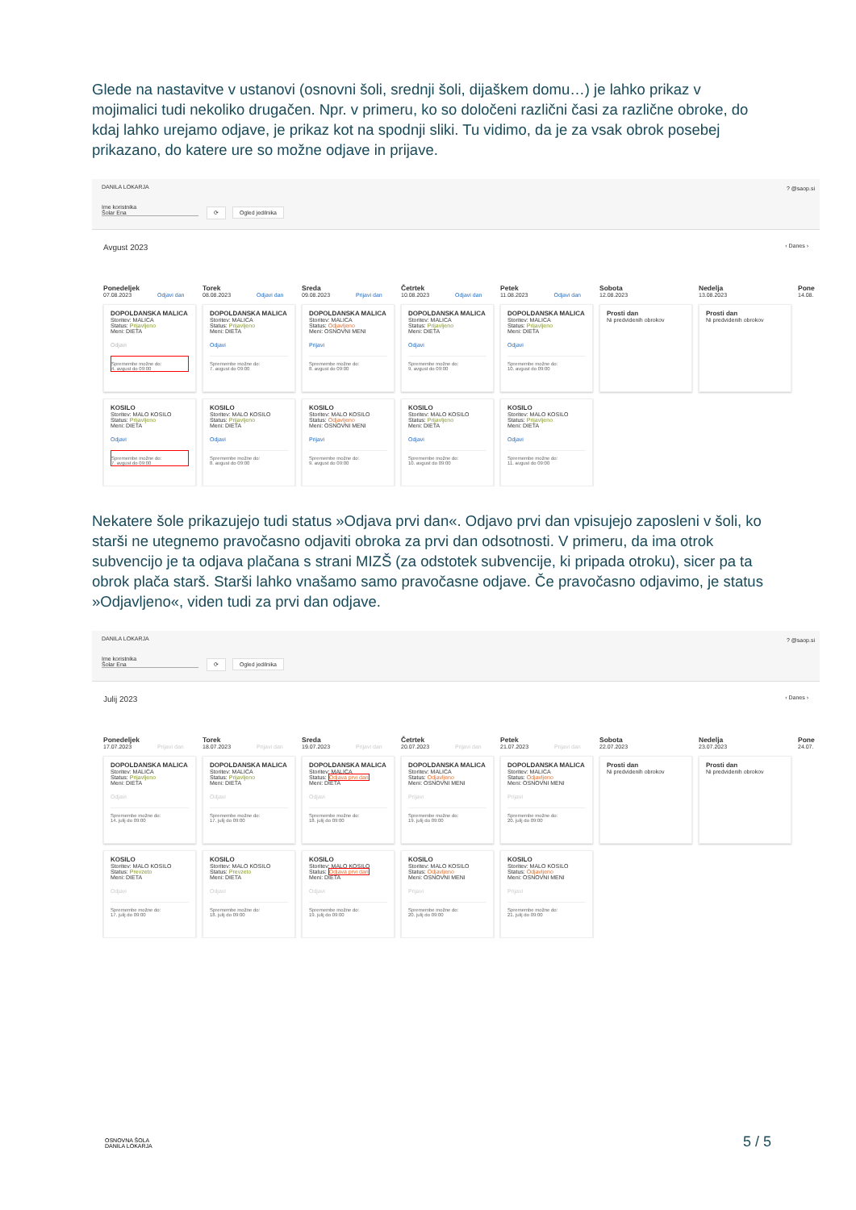Glede na nastavitve v ustanovi (osnovni šoli, srednji šoli, dijaškem domu…) je lahko prikaz v mojimalici tudi nekoliko drugačen. Npr. v primeru, ko so določeni različni časi za različne obroke, do kdaj lahko urejamo odjave, je prikaz kot na spodnji sliki. Tu vidimo, da je za vsak obrok posebej prikazano, do katere ure so možne odjave in prijave.
DANILA LOKARJA? @saop.si
Ime koristnika
Šolar Ena ⟳ Ogled jedilnika
Avgust 2023 ‹ Danes ›
Ponedeljek
07.08.2023 Odjavi dan
Torek
08.08.2023 Odjavi dan
Sreda
09.08.2023 Prijavi dan
Četrtek
10.08.2023 Odjavi dan
Petek
11.08.2023 Odjavi dan
Sobota
12.08.2023
Nedelja
13.08.2023
Pone
14.08.
DOPOLDANSKA MALICA
Storitev: MALICA
Status: Prijavljeno
Meni: DIETA
Odjavi
Spremembe možne do:
4. avgust do 09:00
DOPOLDANSKA MALICA
Storitev: MALICA
Status: Prijavljeno
Meni: DIETA
Odjavi
Spremembe možne do:
7. avgust do 09:00
DOPOLDANSKA MALICA
Storitev: MALICA
Status: Odjavljeno
Meni: OSNOVNI MENI
Prijavi
Spremembe možne do:
8. avgust do 09:00
DOPOLDANSKA MALICA
Storitev: MALICA
Status: Prijavljeno
Meni: DIETA
Odjavi
Spremembe možne do:
9. avgust do 09:00
DOPOLDANSKA MALICA
Storitev: MALICA
Status: Prijavljeno
Meni: DIETA
Odjavi
Spremembe možne do:
10. avgust do 09:00
Prosti dan
Ni predvidenih obrokov
Prosti dan
Ni predvidenih obrokov
KOSILO
Storitev: MALO KOSILO
Status: Prijavljeno
Meni: DIETA
Odjavi
Spremembe možne do:
7. avgust do 09:00
KOSILO
Storitev: MALO KOSILO
Status: Prijavljeno
Meni: DIETA
Odjavi
Spremembe možne do:
8. avgust do 09:00
KOSILO
Storitev: MALO KOSILO
Status: Odjavljeno
Meni: OSNOVNI MENI
Prijavi
Spremembe možne do:
9. avgust do 09:00
KOSILO
Storitev: MALO KOSILO
Status: Prijavljeno
Meni: DIETA
Odjavi
Spremembe možne do:
10. avgust do 09:00
KOSILO
Storitev: MALO KOSILO
Status: Prijavljeno
Meni: DIETA
Odjavi
Spremembe možne do:
11. avgust do 09:00
Nekatere šole prikazujejo tudi status »Odjava prvi dan«. Odjavo prvi dan vpisujejo zaposleni v šoli, ko starši ne utegnemo pravočasno odjaviti obroka za prvi dan odsotnosti. V primeru, da ima otrok subvencijo je ta odjava plačana s strani MIZŠ (za odstotek subvencije, ki pripada otroku), sicer pa ta obrok plača starš. Starši lahko vnašamo samo pravočasne odjave. Če pravočasno odjavimo, je status »Odjavljeno«, viden tudi za prvi dan odjave.
DANILA LOKARJA? @saop.si
Ime koristnika
Šolar Ena ⟳ Ogled jedilnika
Julij 2023 ‹ Danes ›
Ponedeljek
17.07.2023 Prijavi dan
Torek
18.07.2023 Prijavi dan
Sreda
19.07.2023 Prijavi dan
Četrtek
20.07.2023 Prijavi dan
Petek
21.07.2023 Prijavi dan
Sobota
22.07.2023
Nedelja
23.07.2023
Pone
24.07.
DOPOLDANSKA MALICA
Storitev: MALICA
Status: Prijavljeno
Meni: DIETA
Odjavi
Spremembe možne do:
14. julij do 09:00
DOPOLDANSKA MALICA
Storitev: MALICA
Status: Prijavljeno
Meni: DIETA
Odjavi
Spremembe možne do:
17. julij do 09:00
DOPOLDANSKA MALICA
Storitev: MALICA
Status: Odjava prvi dan
Meni: DIETA
Odjavi
Spremembe možne do:
18. julij do 09:00
DOPOLDANSKA MALICA
Storitev: MALICA
Status: Odjavljeno
Meni: OSNOVNI MENI
Prijavi
Spremembe možne do:
19. julij do 09:00
DOPOLDANSKA MALICA
Storitev: MALICA
Status: Odjavljeno
Meni: OSNOVNI MENI
Prijavi
Spremembe možne do:
20. julij do 09:00
Prosti dan
Ni predvidenih obrokov
Prosti dan
Ni predvidenih obrokov
KOSILO
Storitev: MALO KOSILO
Status: Prevzeto
Meni: DIETA
Odjavi
Spremembe možne do:
17. julij do 09:00
KOSILO
Storitev: MALO KOSILO
Status: Prevzeto
Meni: DIETA
Odjavi
Spremembe možne do:
18. julij do 09:00
KOSILO
Storitev: MALO KOSILO
Status: Odjava prvi dan
Meni: DIETA
Odjavi
Spremembe možne do:
19. julij do 09:00
KOSILO
Storitev: MALO KOSILO
Status: Odjavljeno
Meni: OSNOVNI MENI
Prijavi
Spremembe možne do:
20. julij do 09:00
KOSILO
Storitev: MALO KOSILO
Status: Odjavljeno
Meni: OSNOVNI MENI
Prijavi
Spremembe možne do:
21. julij do 09:00
OSNOVNA ŠOLA
DANILA LOKARJA
5 / 5